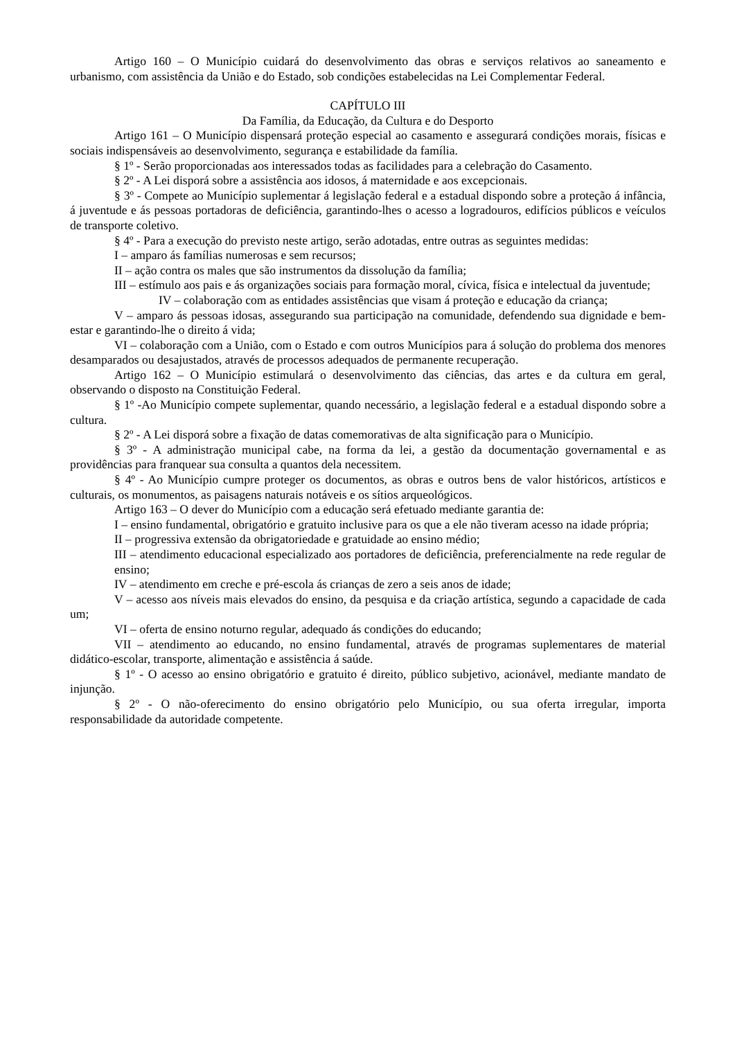Artigo 160 – O Município cuidará do desenvolvimento das obras e serviços relativos ao saneamento e urbanismo, com assistência da União e do Estado, sob condições estabelecidas na Lei Complementar Federal.
CAPÍTULO III
Da Família, da Educação, da Cultura e do Desporto
Artigo 161 – O Município dispensará proteção especial ao casamento e assegurará condições morais, físicas e sociais indispensáveis ao desenvolvimento, segurança e estabilidade da família.
§ 1º - Serão proporcionadas aos interessados todas as facilidades para a celebração do Casamento.
§ 2º - A Lei disporá sobre a assistência aos idosos, á maternidade e aos excepcionais.
§ 3º - Compete ao Município suplementar á legislação federal e a estadual dispondo sobre a proteção á infância, á juventude e ás pessoas portadoras de deficiência, garantindo-lhes o acesso a logradouros, edifícios públicos e veículos de transporte coletivo.
§ 4º - Para a execução do previsto neste artigo, serão adotadas, entre outras as seguintes medidas:
I – amparo ás famílias numerosas e sem recursos;
II – ação contra os males que são instrumentos da dissolução da família;
III – estímulo aos pais e ás organizações sociais para formação moral, cívica, física e intelectual da juventude;
IV – colaboração com as entidades assistências que visam á proteção e educação da criança;
V – amparo ás pessoas idosas, assegurando sua participação na comunidade, defendendo sua dignidade e bem-estar e garantindo-lhe o direito á vida;
VI – colaboração com a União, com o Estado e com outros Municípios para á solução do problema dos menores desamparados ou desajustados, através de processos adequados de permanente recuperação.
Artigo 162 – O Município estimulará o desenvolvimento das ciências, das artes e da cultura em geral, observando o disposto na Constituição Federal.
§ 1º -Ao Município compete suplementar, quando necessário, a legislação federal e a estadual dispondo sobre a cultura.
§ 2º - A Lei disporá sobre a fixação de datas comemorativas de alta significação para o Município.
§ 3º - A administração municipal cabe, na forma da lei, a gestão da documentação governamental e as providências para franquear sua consulta a quantos dela necessitem.
§ 4º - Ao Município cumpre proteger os documentos, as obras e outros bens de valor históricos, artísticos e culturais, os monumentos, as paisagens naturais notáveis e os sítios arqueológicos.
Artigo 163 – O dever do Município com a educação será efetuado mediante garantia de:
I – ensino fundamental, obrigatório e gratuito inclusive para os que a ele não tiveram acesso na idade própria;
II – progressiva extensão da obrigatoriedade e gratuidade ao ensino médio;
III – atendimento educacional especializado aos portadores de deficiência, preferencialmente na rede regular de ensino;
IV – atendimento em creche e pré-escola ás crianças de zero a seis anos de idade;
V – acesso aos níveis mais elevados do ensino, da pesquisa e da criação artística, segundo a capacidade de cada um;
VI – oferta de ensino noturno regular, adequado ás condições do educando;
VII – atendimento ao educando, no ensino fundamental, através de programas suplementares de material didático-escolar, transporte, alimentação e assistência á saúde.
§ 1º - O acesso ao ensino obrigatório e gratuito é direito, público subjetivo, acionável, mediante mandato de injunção.
§ 2º - O não-oferecimento do ensino obrigatório pelo Município, ou sua oferta irregular, importa responsabilidade da autoridade competente.